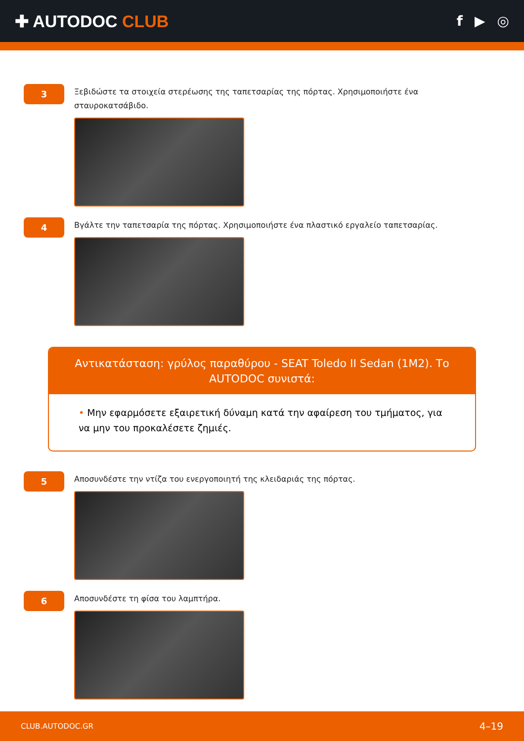✚ AUTODOC CLUB
f ▶ ◎
3
Ξεβιδώστε τα στοιχεία στερέωσης της ταπετσαρίας της πόρτας. Χρησιμοποιήστε ένα σταυροκατσάβιδο.
4
Βγάλτε την ταπετσαρία της πόρτας. Χρησιμοποιήστε ένα πλαστικό εργαλείο ταπετσαρίας.
Αντικατάσταση: γρύλος παραθύρου - SEAT Toledo II Sedan (1M2). Το AUTODOC συνιστά:
• Μην εφαρμόσετε εξαιρετική δύναμη κατά την αφαίρεση του τμήματος, για να μην του προκαλέσετε ζημιές.
5
Αποσυνδέστε την ντίζα του ενεργοποιητή της κλειδαριάς της πόρτας.
6
Αποσυνδέστε τη φίσα του λαμπτήρα.
CLUB.AUTODOC.GR 4–19